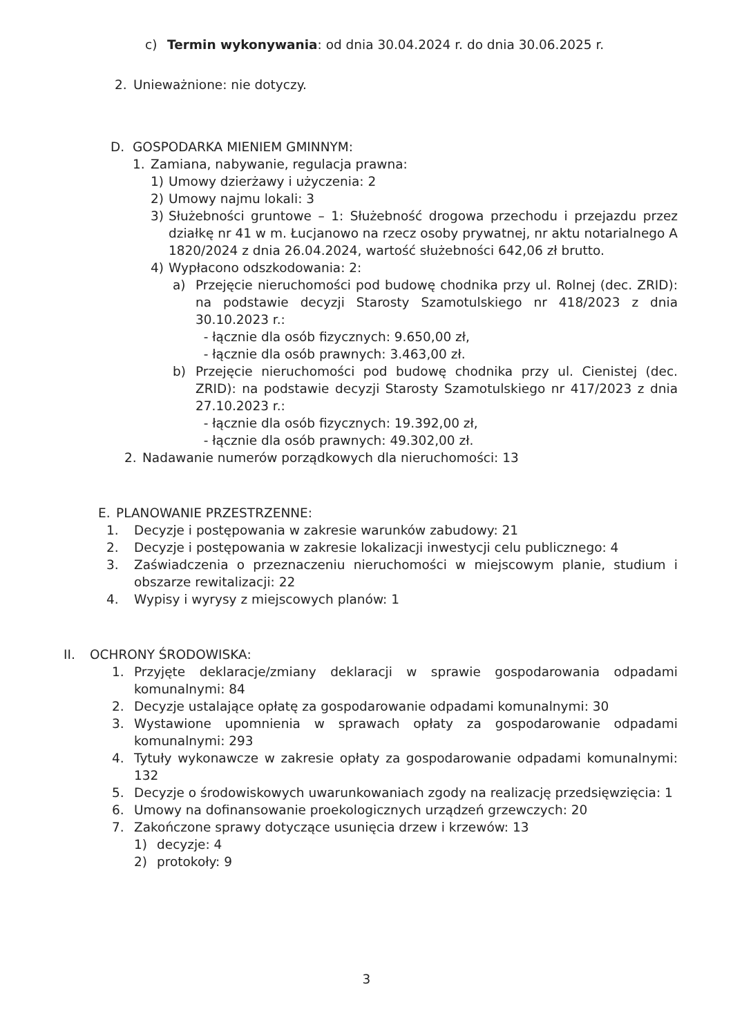c) Termin wykonywania: od dnia 30.04.2024 r. do dnia 30.06.2025 r.
2. Unieważnione: nie dotyczy.
D. GOSPODARKA MIENIEM GMINNYM:
1. Zamiana, nabywanie, regulacja prawna:
1) Umowy dzierżawy i użyczenia: 2
2) Umowy najmu lokali: 3
3) Służebności gruntowe – 1: Służebność drogowa przechodu i przejazdu przez działkę nr 41 w m. Łucjanowo na rzecz osoby prywatnej, nr aktu notarialnego A 1820/2024 z dnia 26.04.2024, wartość służebności 642,06 zł brutto.
4) Wypłacono odszkodowania: 2:
a) Przejęcie nieruchomości pod budowę chodnika przy ul. Rolnej (dec. ZRID): na podstawie decyzji Starosty Szamotulskiego nr 418/2023 z dnia 30.10.2023 r.:
- łącznie dla osób fizycznych: 9.650,00 zł,
- łącznie dla osób prawnych: 3.463,00 zł.
b) Przejęcie nieruchomości pod budowę chodnika przy ul. Cienistej (dec. ZRID): na podstawie decyzji Starosty Szamotulskiego nr 417/2023 z dnia 27.10.2023 r.:
- łącznie dla osób fizycznych: 19.392,00 zł,
- łącznie dla osób prawnych: 49.302,00 zł.
2. Nadawanie numerów porządkowych dla nieruchomości: 13
E. PLANOWANIE PRZESTRZENNE:
1. Decyzje i postępowania w zakresie warunków zabudowy: 21
2. Decyzje i postępowania w zakresie lokalizacji inwestycji celu publicznego: 4
3. Zaświadczenia o przeznaczeniu nieruchomości w miejscowym planie, studium i obszarze rewitalizacji: 22
4. Wypisy i wyrysy z miejscowych planów: 1
II. OCHRONY ŚRODOWISKA:
1. Przyjęte deklaracje/zmiany deklaracji w sprawie gospodarowania odpadami komunalnymi: 84
2. Decyzje ustalające opłatę za gospodarowanie odpadami komunalnymi: 30
3. Wystawione upomnienia w sprawach opłaty za gospodarowanie odpadami komunalnymi: 293
4. Tytuły wykonawcze w zakresie opłaty za gospodarowanie odpadami komunalnymi: 132
5. Decyzje o środowiskowych uwarunkowaniach zgody na realizację przedsięwzięcia: 1
6. Umowy na dofinansowanie proekologicznych urządzeń grzewczych: 20
7. Zakończone sprawy dotyczące usunięcia drzew i krzewów: 13
1) decyzje: 4
2) protokoły: 9
3